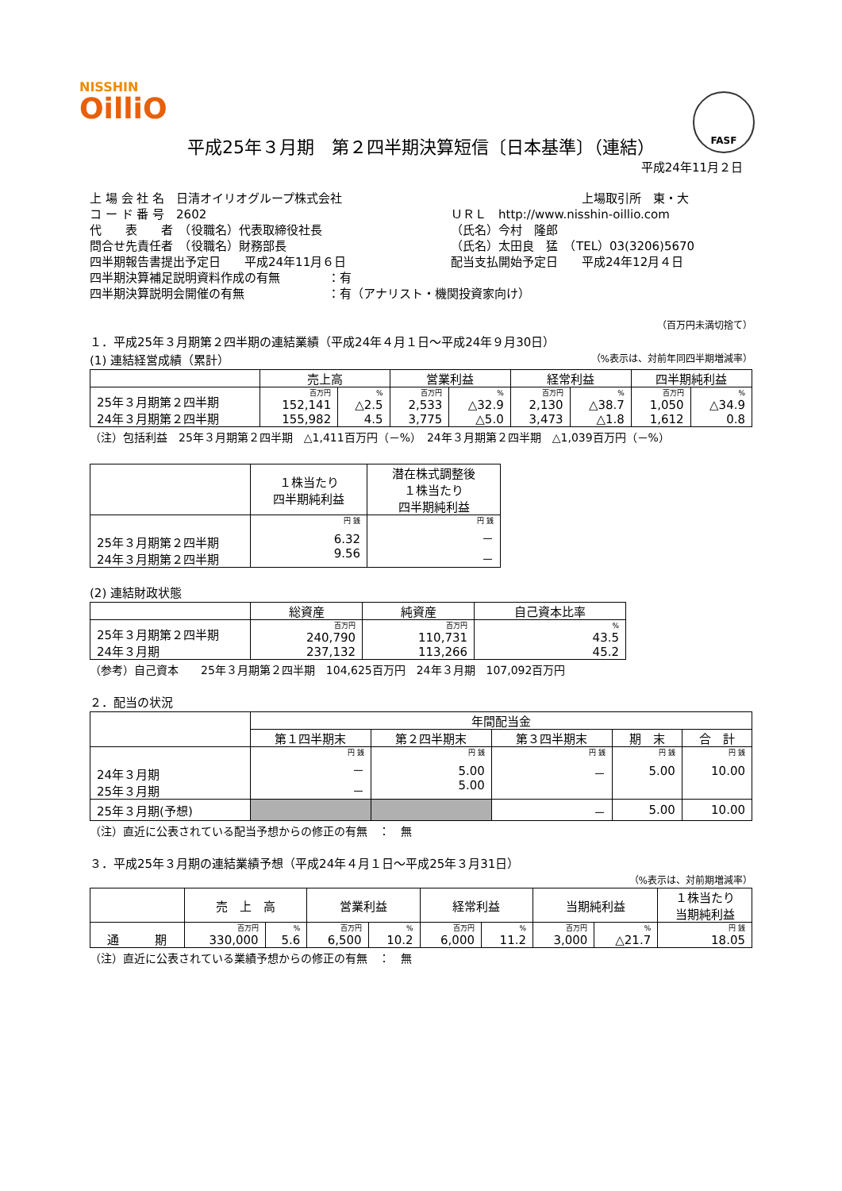NISSHIN
OilliO
FASF
平成25年３月期　第２四半期決算短信〔日本基準〕（連結）
平成24年11月２日
上 場 会 社 名　日清オイリオグループ株式会社 上場取引所　東・大
コ ー ド 番 号　2602 ＵＲＬ　http://www.nisshin-oillio.com
代　　表　　者　（役職名）代表取締役社長 （氏名）今村　隆郎
問合せ先責任者　（役職名）財務部長 （氏名）太田良　猛　（TEL）03(3206)5670
四半期報告書提出予定日　　平成24年11月６日 配当支払開始予定日　　平成24年12月４日
四半期決算補足説明資料作成の有無　　　　：有
四半期決算説明会開催の有無　　　　　　　：有（アナリスト・機関投資家向け）
（百万円未満切捨て）
１．平成25年３月期第２四半期の連結業績（平成24年４月１日～平成24年９月30日）
(1) 連結経営成績（累計） （%表示は、対前年同四半期増減率）
| | 売上高 | | 営業利益 | | 経常利益 | | 四半期純利益 | |
| --- | --- | --- | --- | --- | --- | --- | --- | --- |
| 25年３月期第２四半期 24年３月期第２四半期 | 百万円 | % | 百万円 | % | 百万円 | % | 百万円 | % |
| | 152,141 155,982 | △2.5 4.5 | 2,533 3,775 | △32.9 △5.0 | 2,130 3,473 | △38.7 △1.8 | 1,050 1,612 | △34.9 0.8 |
（注）包括利益　25年３月期第２四半期　△1,411百万円（－%）　24年３月期第２四半期　△1,039百万円（－%）
| | １株当たり 四半期純利益 | 潜在株式調整後 １株当たり 四半期純利益 |
| --- | --- | --- |
| 25年３月期第２四半期 24年３月期第２四半期 | 円 銭 | 円 銭 |
| | 6.32 9.56 | － － |
(2) 連結財政状態
| | 総資産 | 純資産 | 自己資本比率 |
| --- | --- | --- | --- |
| 25年３月期第２四半期 24年３月期 | 百万円 | 百万円 | % |
| | 240,790 237,132 | 110,731 113,266 | 43.5 45.2 |
（参考）自己資本　　25年３月期第２四半期　104,625百万円　24年３月期　107,092百万円
２．配当の状況
| | 年間配当金 | | | | |
| --- | --- | --- | --- | --- | --- |
| | 第１四半期末 | 第２四半期末 | 第３四半期末 | 期 末 | 合 計 |
| 24年３月期 25年３月期 | 円 銭 | 円 銭 | 円 銭 | 円 銭 | 円 銭 |
| | － － | 5.00 5.00 | － | 5.00 | 10.00 |
| 25年３月期(予想) | | | － | 5.00 | 10.00 |
（注）直近に公表されている配当予想からの修正の有無　：　無
３．平成25年３月期の連結業績予想（平成24年４月１日～平成25年３月31日）
（%表示は、対前期増減率）
| | 売 上 高 | | 営業利益 | | 経常利益 | | 当期純利益 | | １株当たり 当期純利益 |
| --- | --- | --- | --- | --- | --- | --- | --- | --- | --- |
| 通 期 | 百万円 | % | 百万円 | % | 百万円 | % | 百万円 | % | 円 銭 |
| | 330,000 | 5.6 | 6,500 | 10.2 | 6,000 | 11.2 | 3,000 | △21.7 | 18.05 |
（注）直近に公表されている業績予想からの修正の有無　：　無